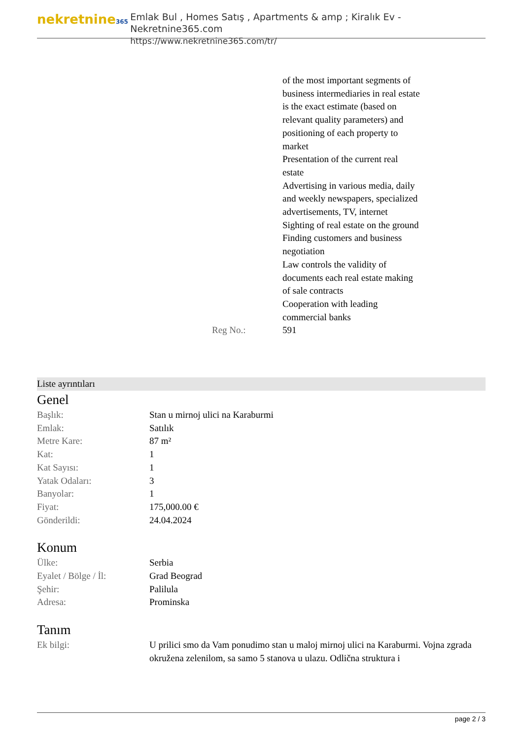nekretnine365
Emlak Bul , Homes Satış , Apartments & amp ; Kiralık Ev - Nekretnine365.com
https://www.nekretnine365.com/tr/
of the most important segments of business intermediaries in real estate is the exact estimate (based on relevant quality parameters) and positioning of each property to market
Presentation of the current real estate
Advertising in various media, daily and weekly newspapers, specialized advertisements, TV, internet
Sighting of real estate on the ground
Finding customers and business negotiation
Law controls the validity of documents each real estate making of sale contracts
Cooperation with leading commercial banks
Reg No.: 591
Liste ayrıntıları
Genel
| Başlık: | Stan u mirnoj ulici na Karaburmi |
| Emlak: | Satılık |
| Metre Kare: | 87 m² |
| Kat: | 1 |
| Kat Sayısı: | 1 |
| Yatak Odaları: | 3 |
| Banyolar: | 1 |
| Fiyat: | 175,000.00 € |
| Gönderildi: | 24.04.2024 |
Konum
| Ülke: | Serbia |
| Eyalet / Bölge / İl: | Grad Beograd |
| Şehir: | Palilula |
| Adresa: | Prominska |
Tanım
| Ek bilgi: | U prilici smo da Vam ponudimo stan u maloj mirnoj ulici na Karaburmi. Vojna zgrada okružena zelenilom, sa samo 5 stanova u ulazu. Odlična struktura i |
page 2 / 3